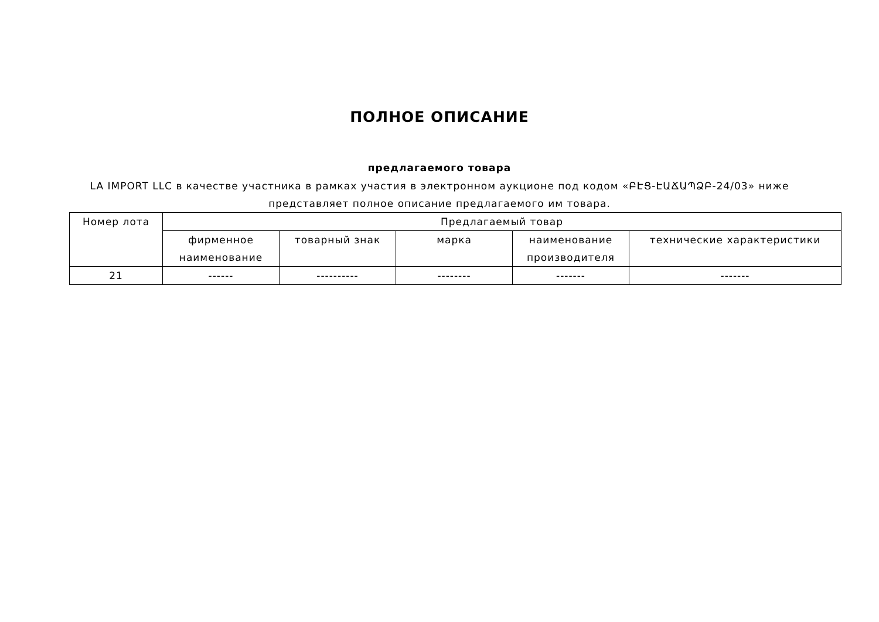ПОЛНОЕ ОПИСАНИЕ
предлагаемого товара
LA IMPORT LLC в качестве участника в рамках участия в электронном аукционе под кодом «ԲԷՑ-ԷԱՃԱՊՁԲ-24/03» ниже представляет полное описание предлагаемого им товара.
| Номер лота | Предлагаемый товар | | | | |
| --- | --- | --- | --- | --- | --- |
| | фирменное наименование | товарный знак | марка | наименование производителя | технические характеристики |
| 21 | ------ | ---------- | -------- | ------- | ------- |